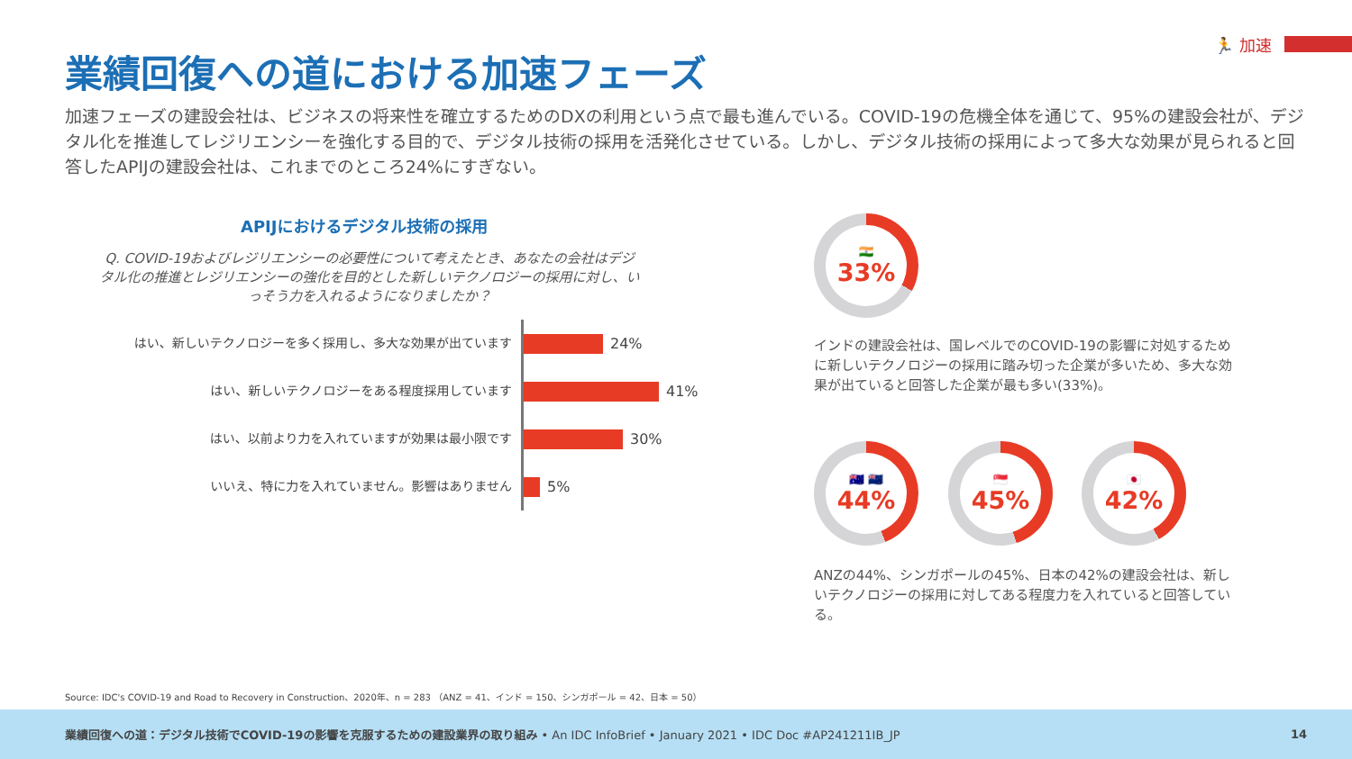🏃 加速
業績回復への道における加速フェーズ
加速フェーズの建設会社は、ビジネスの将来性を確立するためのDXの利用という点で最も進んでいる。COVID-19の危機全体を通じて、95%の建設会社が、デジタル化を推進してレジリエンシーを強化する目的で、デジタル技術の採用を活発化させている。しかし、デジタル技術の採用によって多大な効果が見られると回答したAPIJの建設会社は、これまでのところ24%にすぎない。
APIJにおけるデジタル技術の採用
Q. COVID-19およびレジリエンシーの必要性について考えたとき、あなたの会社はデジタル化の推進とレジリエンシーの強化を目的とした新しいテクノロジーの採用に対し、いっそう力を入れるようになりましたか？
はい、新しいテクノロジーを多く採用し、多大な効果が出ています
24%
はい、新しいテクノロジーをある程度採用しています
41%
はい、以前より力を入れていますが効果は最小限です
30%
いいえ、特に力を入れていません。影響はありません
5%
🇮🇳
33%
インドの建設会社は、国レベルでのCOVID-19の影響に対処するために新しいテクノロジーの採用に踏み切った企業が多いため、多大な効果が出ていると回答した企業が最も多い(33%)。
🇦🇺 🇳🇿
44%
🇸🇬
45%
🇯🇵
42%
ANZの44%、シンガポールの45%、日本の42%の建設会社は、新しいテクノロジーの採用に対してある程度力を入れていると回答している。
Source: IDC's COVID-19 and Road to Recovery in Construction、2020年、n = 283 （ANZ = 41、インド = 150、シンガポール = 42、日本 = 50）
業績回復への道：デジタル技術でCOVID-19の影響を克服するための建設業界の取り組み • An IDC InfoBrief • January 2021 • IDC Doc #AP241211IB_JP
14